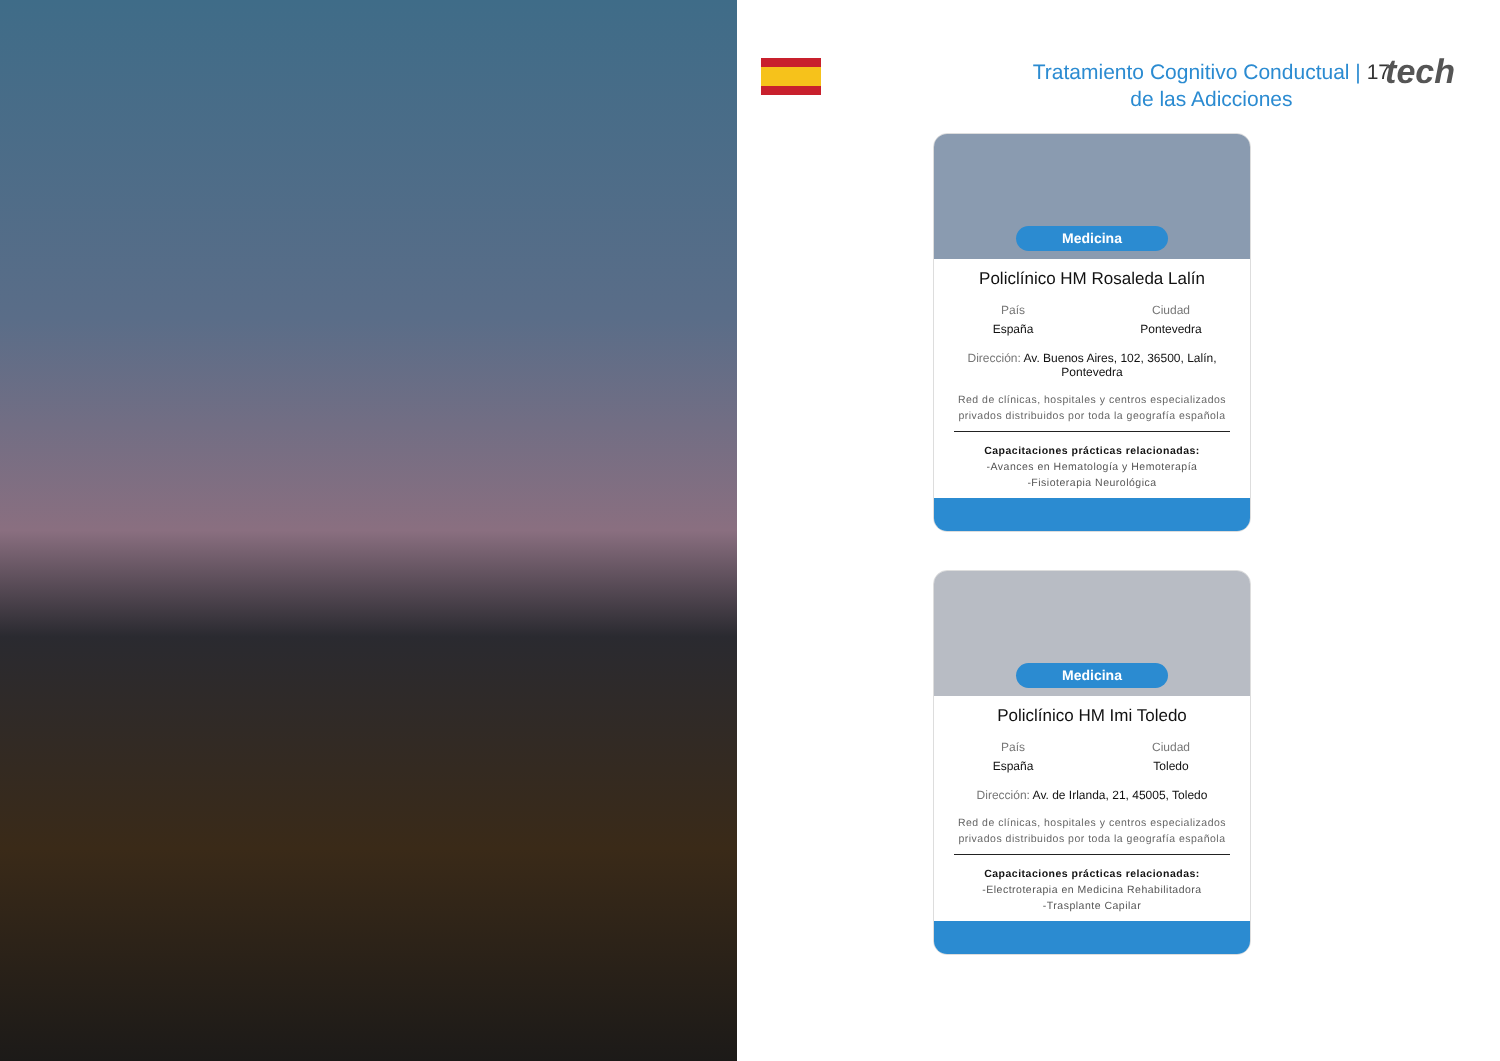Tratamiento Cognitivo Conductual | 17
de las Adicciones
tech
Medicina
Policlínico HM Rosaleda Lalín
País
España
Ciudad
Pontevedra
Dirección: Av. Buenos Aires, 102, 36500, Lalín, Pontevedra
Red de clínicas, hospitales y centros especializados privados distribuidos por toda la geografía española
Capacitaciones prácticas relacionadas:
-Avances en Hematología y Hemoterapía
-Fisioterapia Neurológica
Medicina
Policlínico HM Imi Toledo
País
España
Ciudad
Toledo
Dirección: Av. de Irlanda, 21, 45005, Toledo
Red de clínicas, hospitales y centros especializados privados distribuidos por toda la geografía española
Capacitaciones prácticas relacionadas:
-Electroterapia en Medicina Rehabilitadora
-Trasplante Capilar